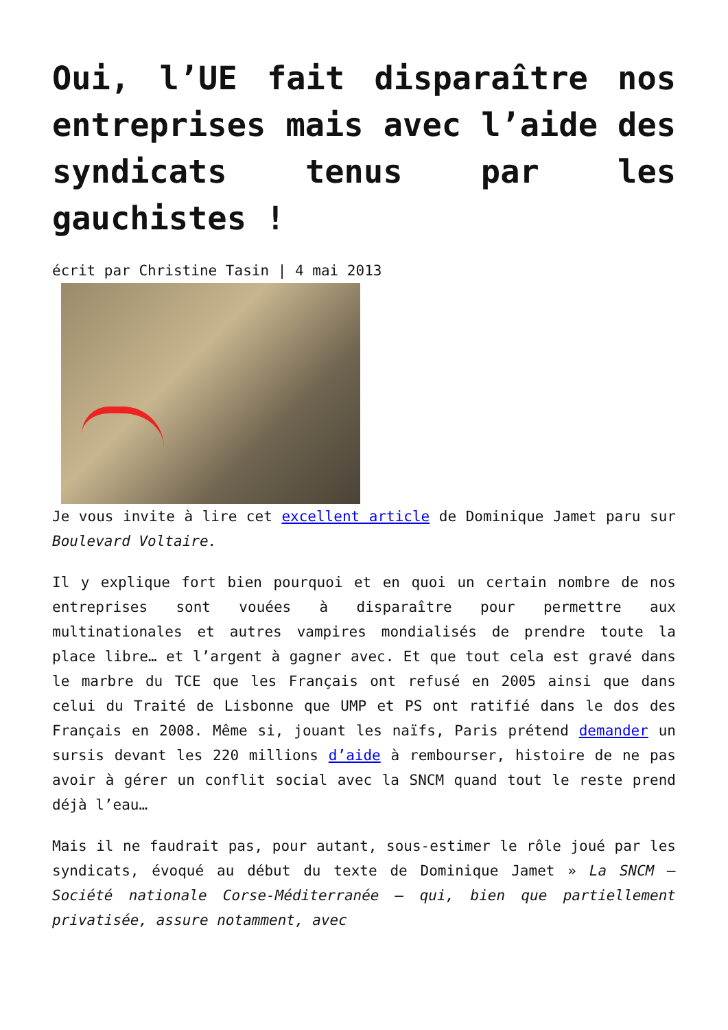Oui, l’UE fait disparaître nos entreprises mais avec l’aide des syndicats tenus par les gauchistes !
écrit par Christine Tasin | 4 mai 2013
Je vous invite à lire cet excellent article de Dominique Jamet paru sur Boulevard Voltaire.
Il y explique fort bien pourquoi et en quoi un certain nombre de nos entreprises sont vouées à disparaître pour permettre aux multinationales et autres vampires mondialisés de prendre toute la place libre… et l’argent à gagner avec. Et que tout cela est gravé dans le marbre du TCE que les Français ont refusé en 2005 ainsi que dans celui du Traité de Lisbonne que UMP et PS ont ratifié dans le dos des Français en 2008. Même si, jouant les naïfs, Paris prétend demander un sursis devant les 220 millions d’aide à rembourser, histoire de ne pas avoir à gérer un conflit social avec la SNCM quand tout le reste prend déjà l’eau…
Mais il ne faudrait pas, pour autant, sous-estimer le rôle joué par les syndicats, évoqué au début du texte de Dominique Jamet » La SNCM – Société nationale Corse-Méditerranée – qui, bien que partiellement privatisée, assure notamment, avec